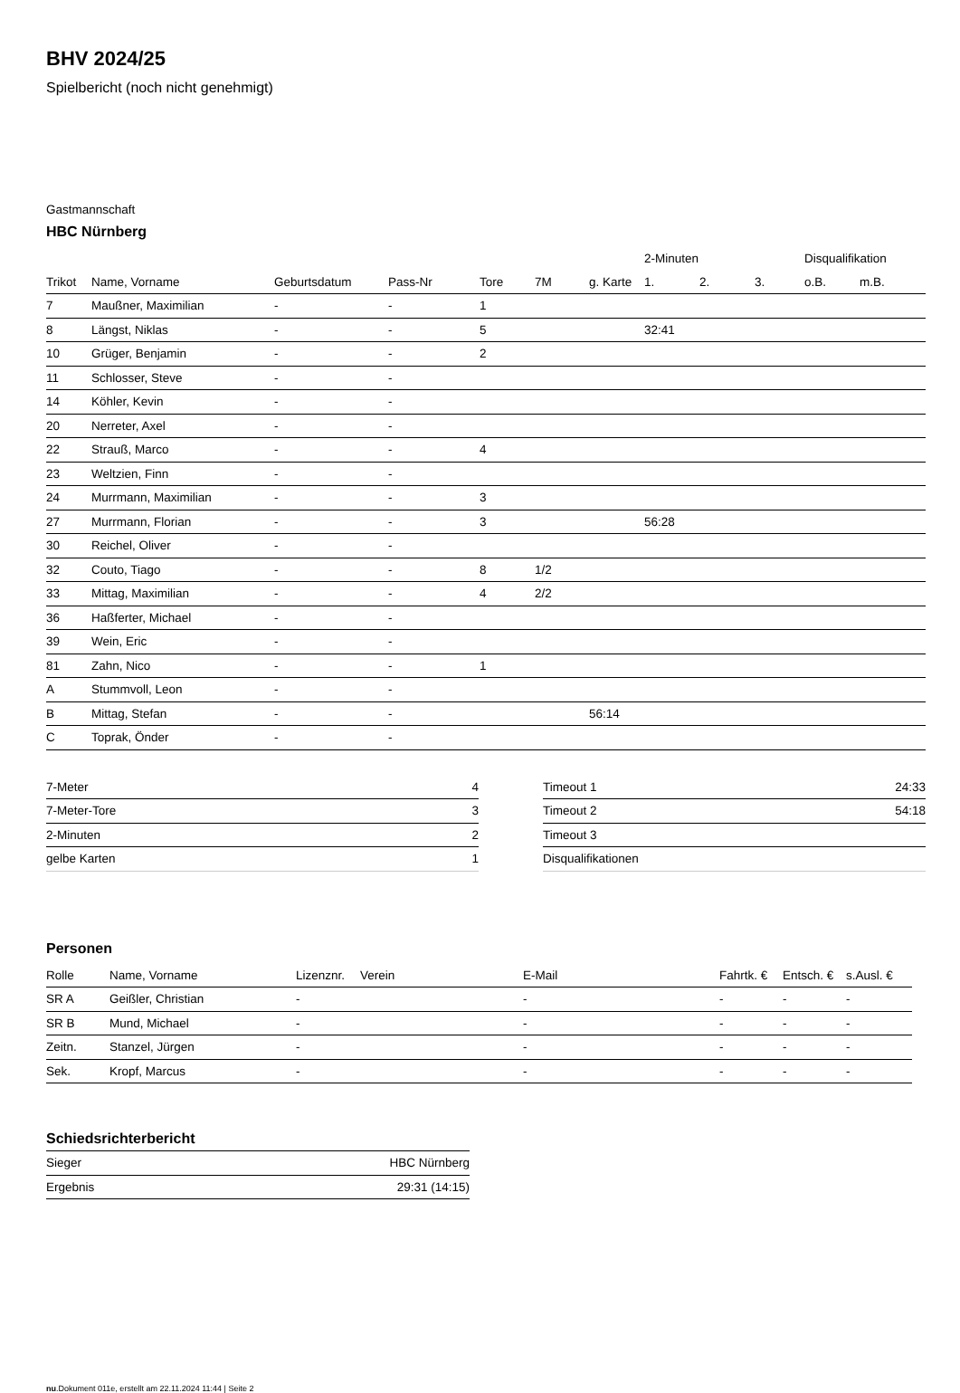BHV 2024/25
Spielbericht (noch nicht genehmigt)
Gastmannschaft
HBC Nürnberg
| | | | | | | | 2-Minuten | | | Disqualifikation | |
| --- | --- | --- | --- | --- | --- | --- | --- | --- | --- | --- | --- |
| Trikot | Name, Vorname | Geburtsdatum | Pass-Nr | Tore | 7M | g. Karte | 1. | 2. | 3. | o.B. | m.B. |
| 7 | Maußner, Maximilian | - | - | 1 | | | | | | | |
| 8 | Längst, Niklas | - | - | 5 | | | 32:41 | | | | |
| 10 | Grüger, Benjamin | - | - | 2 | | | | | | | |
| 11 | Schlosser, Steve | - | - | | | | | | | | |
| 14 | Köhler, Kevin | - | - | | | | | | | | |
| 20 | Nerreter, Axel | - | - | | | | | | | | |
| 22 | Strauß, Marco | - | - | 4 | | | | | | | |
| 23 | Weltzien, Finn | - | - | | | | | | | | |
| 24 | Murrmann, Maximilian | - | - | 3 | | | | | | | |
| 27 | Murrmann, Florian | - | - | 3 | | | 56:28 | | | | |
| 30 | Reichel, Oliver | - | - | | | | | | | | |
| 32 | Couto, Tiago | - | - | 8 | 1/2 | | | | | | |
| 33 | Mittag, Maximilian | - | - | 4 | 2/2 | | | | | | |
| 36 | Haßferter, Michael | - | - | | | | | | | | |
| 39 | Wein, Eric | - | - | | | | | | | | |
| 81 | Zahn, Nico | - | - | 1 | | | | | | | |
| A | Stummvoll, Leon | - | - | | | | | | | | |
| B | Mittag, Stefan | - | - | | | 56:14 | | | | | |
| C | Toprak, Önder | - | - | | | | | | | | |
| 7-Meter | 4 |
| 7-Meter-Tore | 3 |
| 2-Minuten | 2 |
| gelbe Karten | 1 |
| Timeout 1 | 24:33 |
| Timeout 2 | 54:18 |
| Timeout 3 | |
| Disqualifikationen | |
Personen
| Rolle | Name, Vorname | Lizenznr. | Verein | E-Mail | Fahrtk. € | Entsch. € | s.Ausl. € |
| --- | --- | --- | --- | --- | --- | --- | --- |
| SR A | Geißler, Christian | - | | - | - | - | - |
| SR B | Mund, Michael | - | | - | - | - | - |
| Zeitn. | Stanzel, Jürgen | - | | - | - | - | - |
| Sek. | Kropf, Marcus | - | | - | - | - | - |
Schiedsrichterbericht
| Sieger | HBC Nürnberg |
| Ergebnis | 29:31 (14:15) |
nu.Dokument 011e, erstellt am 22.11.2024 11:44 | Seite 2